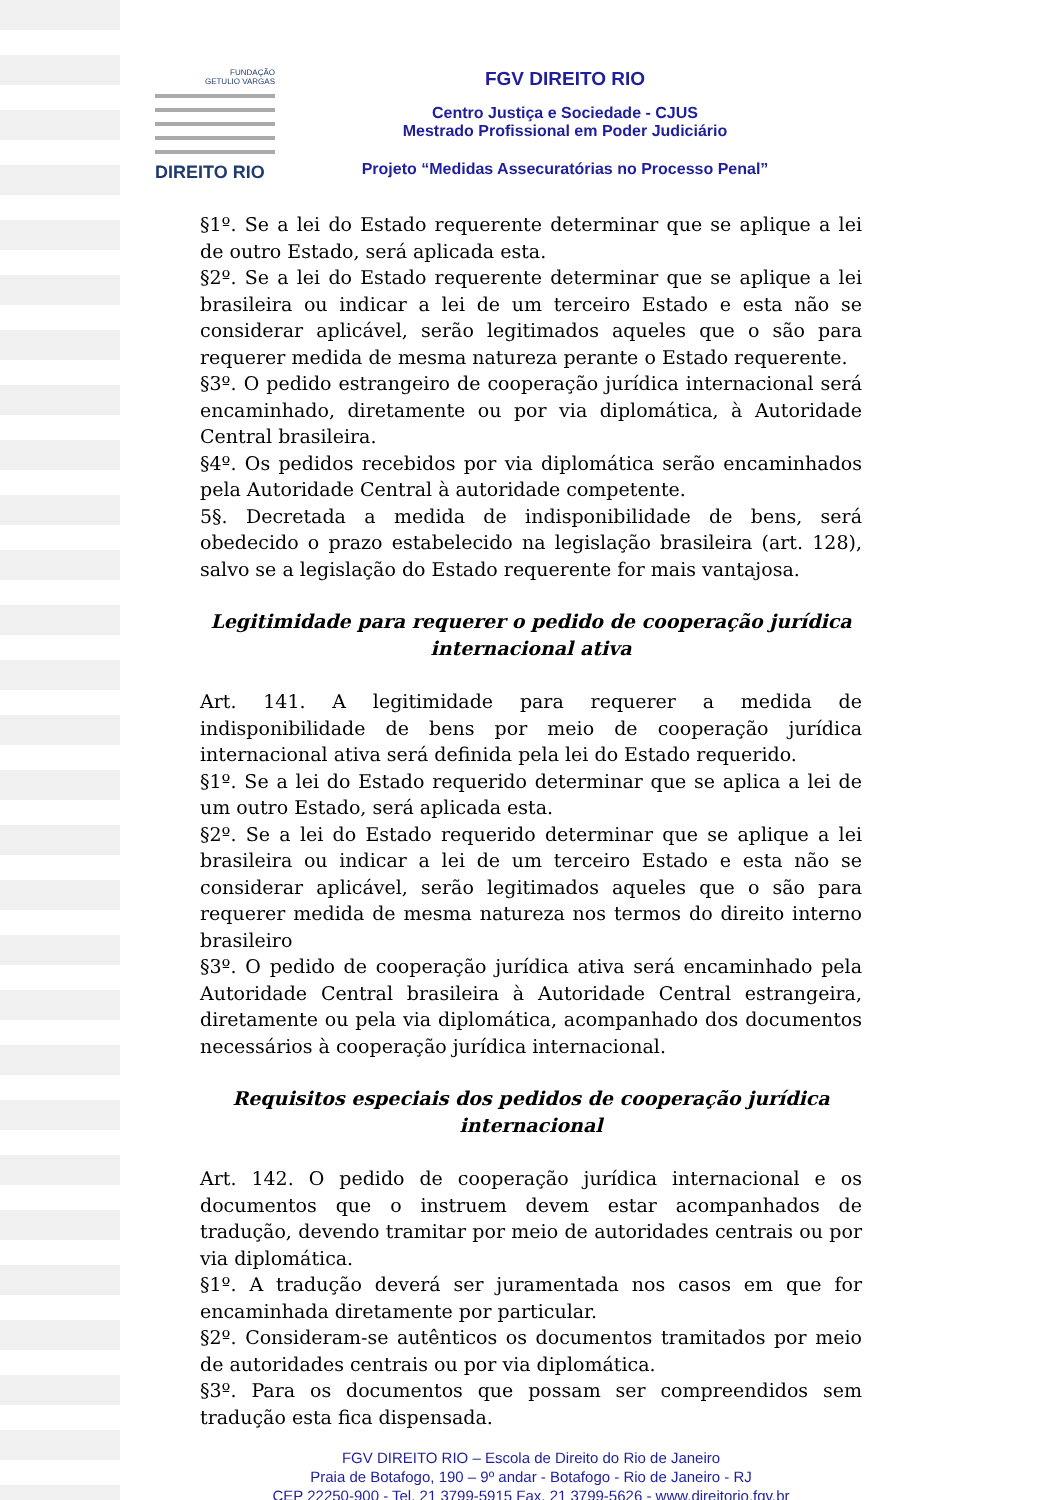FUNDAÇÃO
GETULIO VARGAS
DIREITO RIO
FGV DIREITO RIO
Centro Justiça e Sociedade - CJUS
Mestrado Profissional em Poder Judiciário
Projeto “Medidas Assecuratórias no Processo Penal”
§1º. Se a lei do Estado requerente determinar que se aplique a lei de outro Estado, será aplicada esta.
§2º. Se a lei do Estado requerente determinar que se aplique a lei brasileira ou indicar a lei de um terceiro Estado e esta não se considerar aplicável, serão legitimados aqueles que o são para requerer medida de mesma natureza perante o Estado requerente.
§3º. O pedido estrangeiro de cooperação jurídica internacional será encaminhado, diretamente ou por via diplomática, à Autoridade Central brasileira.
§4º. Os pedidos recebidos por via diplomática serão encaminhados pela Autoridade Central à autoridade competente.
5§. Decretada a medida de indisponibilidade de bens, será obedecido o prazo estabelecido na legislação brasileira (art. 128), salvo se a legislação do Estado requerente for mais vantajosa.
Legitimidade para requerer o pedido de cooperação jurídica internacional ativa
Art. 141. A legitimidade para requerer a medida de indisponibilidade de bens por meio de cooperação jurídica internacional ativa será definida pela lei do Estado requerido.
§1º. Se a lei do Estado requerido determinar que se aplica a lei de um outro Estado, será aplicada esta.
§2º. Se a lei do Estado requerido determinar que se aplique a lei brasileira ou indicar a lei de um terceiro Estado e esta não se considerar aplicável, serão legitimados aqueles que o são para requerer medida de mesma natureza nos termos do direito interno brasileiro
§3º. O pedido de cooperação jurídica ativa será encaminhado pela Autoridade Central brasileira à Autoridade Central estrangeira, diretamente ou pela via diplomática, acompanhado dos documentos necessários à cooperação jurídica internacional.
Requisitos especiais dos pedidos de cooperação jurídica internacional
Art. 142. O pedido de cooperação jurídica internacional e os documentos que o instruem devem estar acompanhados de tradução, devendo tramitar por meio de autoridades centrais ou por via diplomática.
§1º. A tradução deverá ser juramentada nos casos em que for encaminhada diretamente por particular.
§2º. Consideram-se autênticos os documentos tramitados por meio de autoridades centrais ou por via diplomática.
§3º. Para os documentos que possam ser compreendidos sem tradução esta fica dispensada.
FGV DIREITO RIO – Escola de Direito do Rio de Janeiro
Praia de Botafogo, 190 – 9º andar - Botafogo - Rio de Janeiro - RJ
CEP 22250-900 - Tel. 21 3799-5915 Fax. 21 3799-5626 - www.direitorio.fgv.br